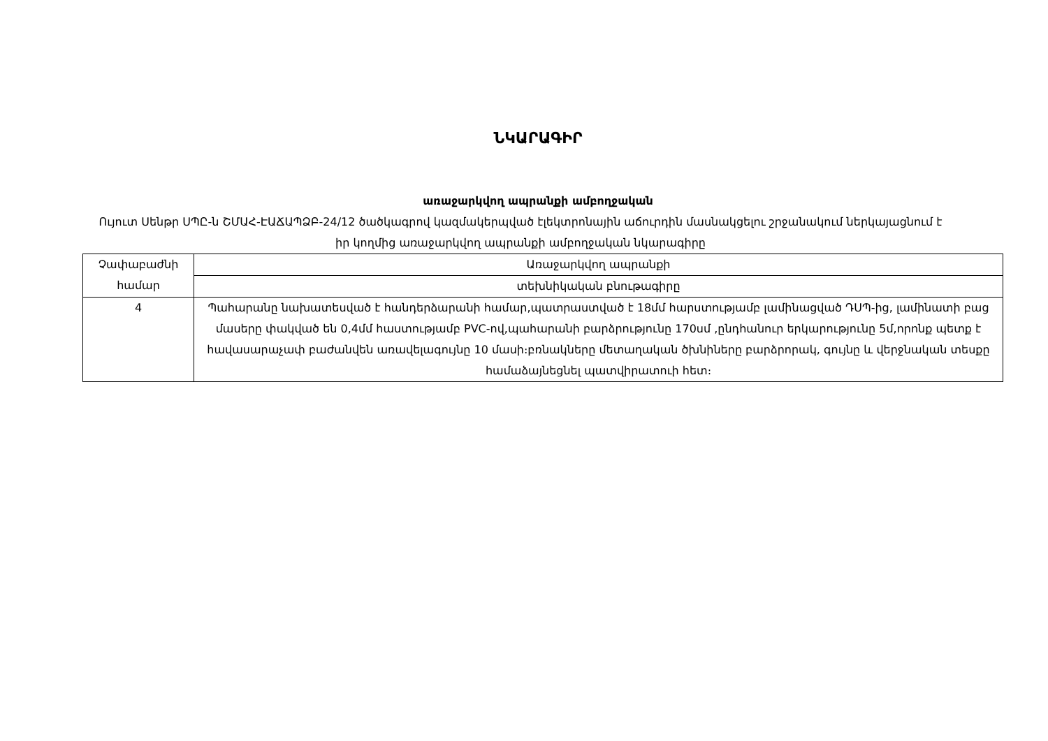ՆԿԱՐԱԳԻՐ
առաջարկվող ապրանքի ամբողջական
Ույուտ Սենթր ՍՊԸ-ն ՇՄԱՀ-ԷԱՃԱՊՁԲ-24/12 ծածկագրով կազմակերպված էլեկտրոնային աճուրդին մասնակցելու շրջանակում ներկայացնում է իր կողմից առաջարկվող ապրանքի ամբողջական նկարագիրը
| Չափաբաժնի համար | Առաջարկվող ապրանքի |
| | տեխնիկական բնութագիրը |
| 4 | Պահարանը նախատեսված է հանդերձարանի համար,պատրաստված է 18մմ հարստությամբ լամինացված ԴՍՊ-ից, լամինատի բաց մասերը փակված են 0,4մմ հաստությամբ PVC-ով,պահարանի բարձրությունը 170սմ ,ընդհանուր երկարությունը 5մ,որոնք պետք է հավասարաչափ բաժանվեն առավելագույնը 10 մասի։բռնակները մետաղական ծխնիները բարձրորակ, գույնը և վերջնական տեսքը համաձայնեցնել պատվիրատուի հետ։ |